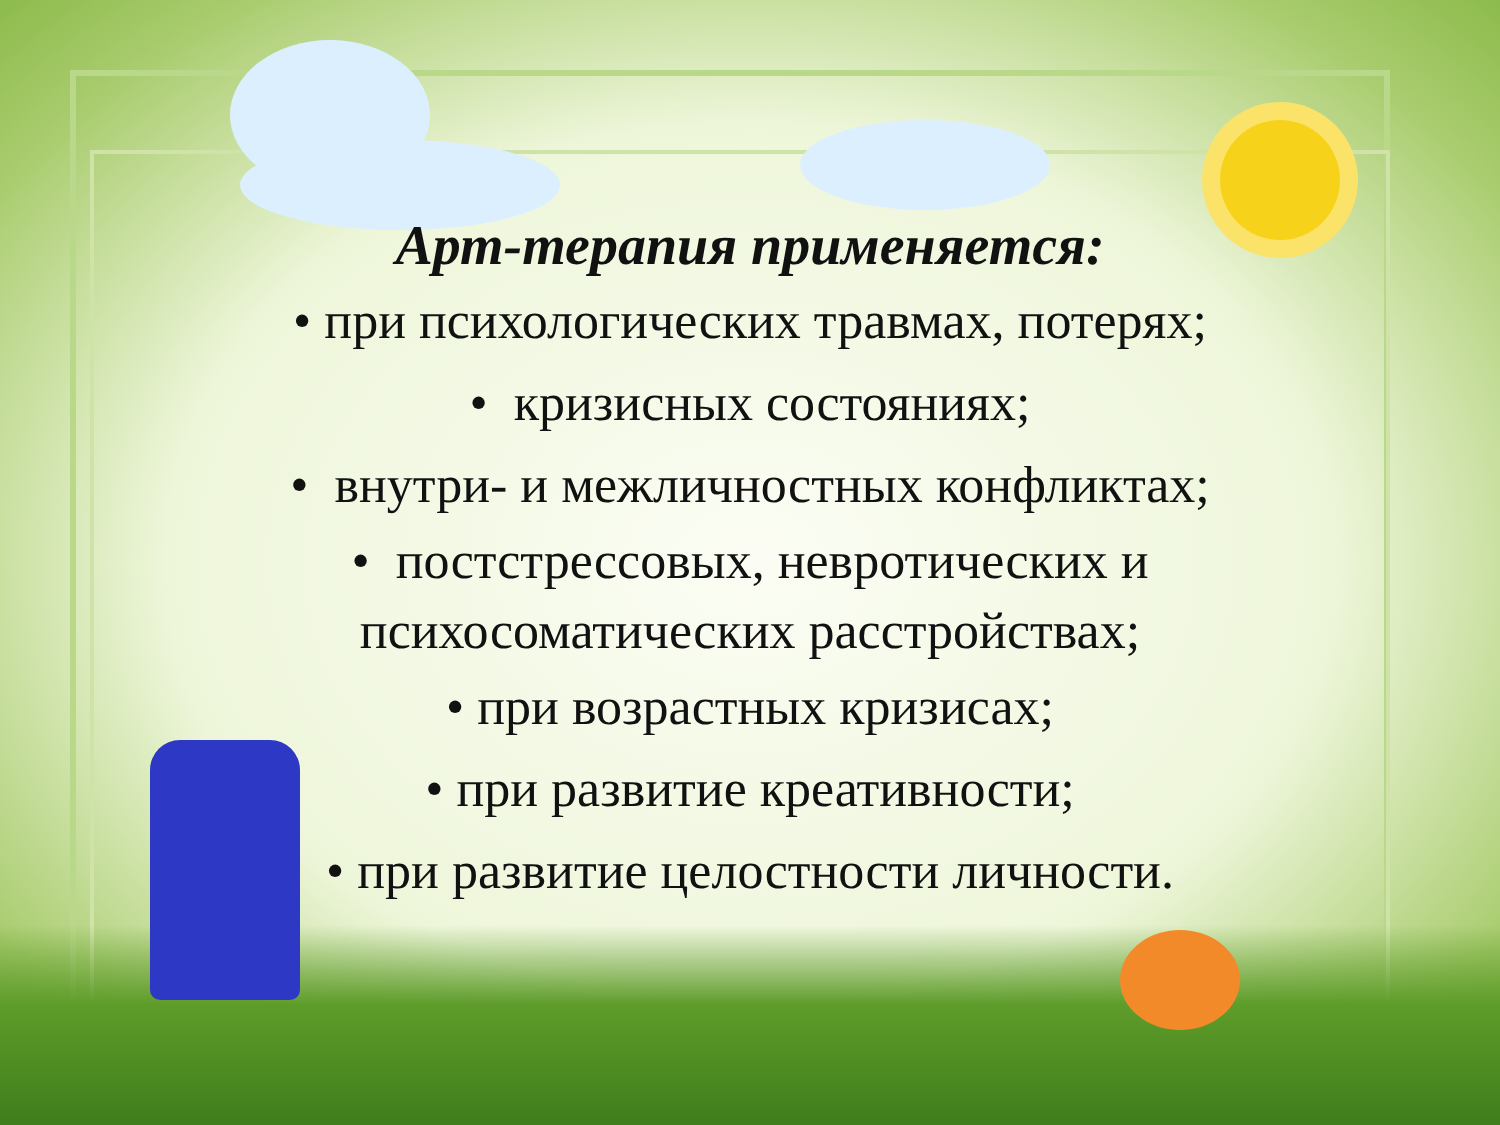Арт-терапия применяется:
• при психологических травмах, потерях;
• кризисных состояниях;
• внутри- и межличностных конфликтах;
• постстрессовых, невротических и
психосоматических расстройствах;
• при возрастных кризисах;
• при развитие креативности;
• при развитие целостности личности.